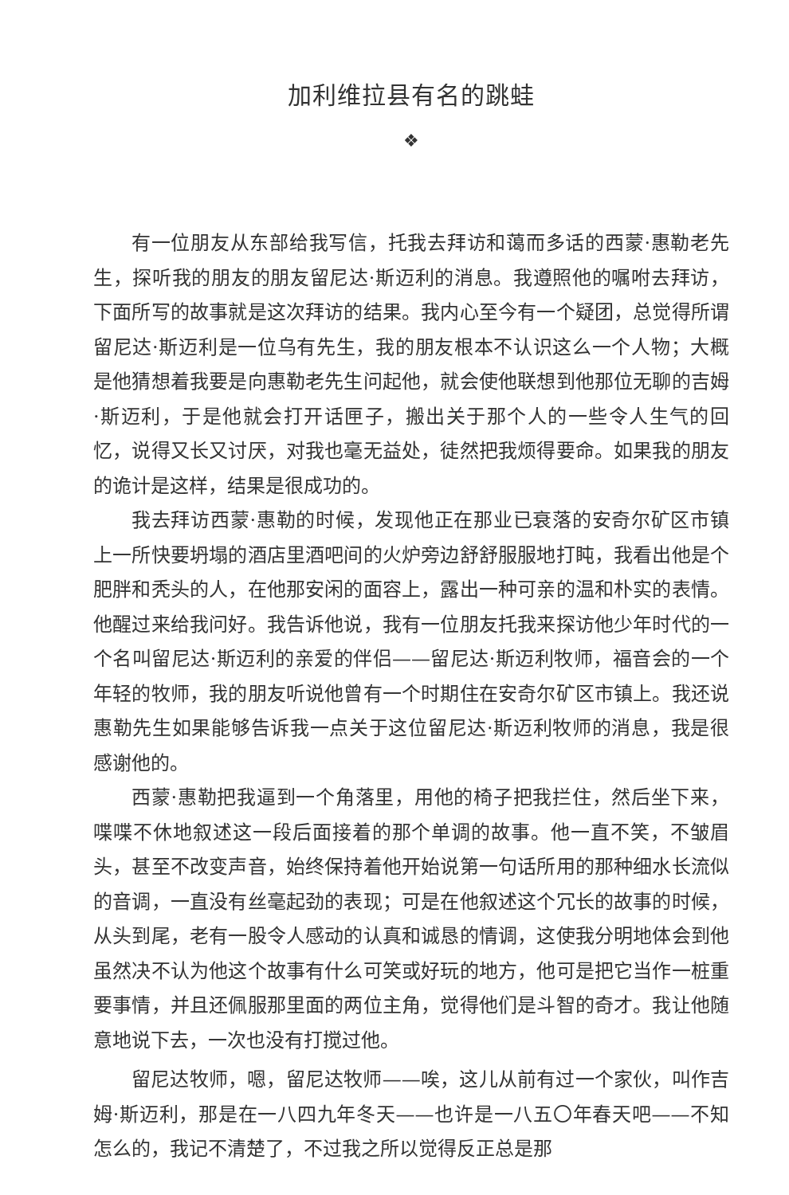加利维拉县有名的跳蛙
❖
有一位朋友从东部给我写信，托我去拜访和蔼而多话的西蒙·惠勒老先生，探听我的朋友的朋友留尼达·斯迈利的消息。我遵照他的嘱咐去拜访，下面所写的故事就是这次拜访的结果。我内心至今有一个疑团，总觉得所谓留尼达·斯迈利是一位乌有先生，我的朋友根本不认识这么一个人物；大概是他猜想着我要是向惠勒老先生问起他，就会使他联想到他那位无聊的吉姆·斯迈利，于是他就会打开话匣子，搬出关于那个人的一些令人生气的回忆，说得又长又讨厌，对我也毫无益处，徒然把我烦得要命。如果我的朋友的诡计是这样，结果是很成功的。
我去拜访西蒙·惠勒的时候，发现他正在那业已衰落的安奇尔矿区市镇上一所快要坍塌的酒店里酒吧间的火炉旁边舒舒服服地打盹，我看出他是个肥胖和秃头的人，在他那安闲的面容上，露出一种可亲的温和朴实的表情。他醒过来给我问好。我告诉他说，我有一位朋友托我来探访他少年时代的一个名叫留尼达·斯迈利的亲爱的伴侣——留尼达·斯迈利牧师，福音会的一个年轻的牧师，我的朋友听说他曾有一个时期住在安奇尔矿区市镇上。我还说惠勒先生如果能够告诉我一点关于这位留尼达·斯迈利牧师的消息，我是很感谢他的。
西蒙·惠勒把我逼到一个角落里，用他的椅子把我拦住，然后坐下来，喋喋不休地叙述这一段后面接着的那个单调的故事。他一直不笑，不皱眉头，甚至不改变声音，始终保持着他开始说第一句话所用的那种细水长流似的音调，一直没有丝毫起劲的表现；可是在他叙述这个冗长的故事的时候，从头到尾，老有一股令人感动的认真和诚恳的情调，这使我分明地体会到他虽然决不认为他这个故事有什么可笑或好玩的地方，他可是把它当作一桩重要事情，并且还佩服那里面的两位主角，觉得他们是斗智的奇才。我让他随意地说下去，一次也没有打搅过他。
留尼达牧师，嗯，留尼达牧师——唉，这儿从前有过一个家伙，叫作吉姆·斯迈利，那是在一八四九年冬天——也许是一八五〇年春天吧——不知怎么的，我记不清楚了，不过我之所以觉得反正总是那